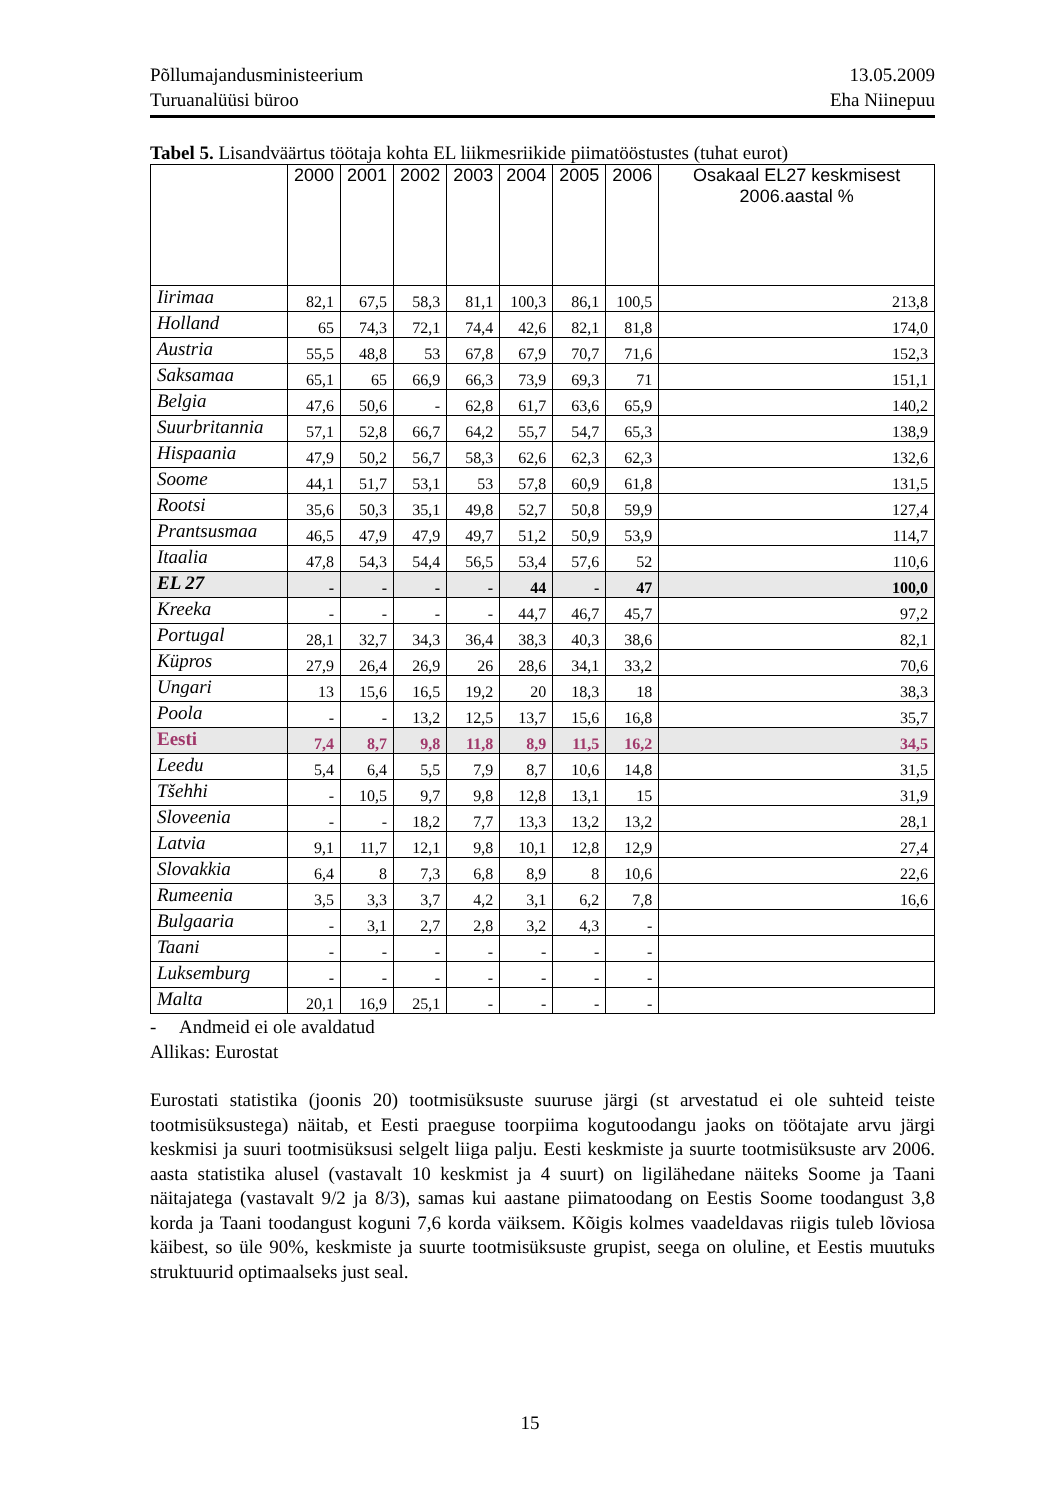Põllumajandusministeerium
Turuanalüüsi büroo
13.05.2009
Eha Niinepuu
Tabel 5. Lisandväärtus töötaja kohta EL liikmesriikide piimatööstustes (tuhat eurot)
| | 2000 | 2001 | 2002 | 2003 | 2004 | 2005 | 2006 | Osakaal EL27 keskmisest 2006.aastal % |
| --- | --- | --- | --- | --- | --- | --- | --- | --- |
| Iirimaa | 82,1 | 67,5 | 58,3 | 81,1 | 100,3 | 86,1 | 100,5 | 213,8 |
| Holland | 65 | 74,3 | 72,1 | 74,4 | 42,6 | 82,1 | 81,8 | 174,0 |
| Austria | 55,5 | 48,8 | 53 | 67,8 | 67,9 | 70,7 | 71,6 | 152,3 |
| Saksamaa | 65,1 | 65 | 66,9 | 66,3 | 73,9 | 69,3 | 71 | 151,1 |
| Belgia | 47,6 | 50,6 | - | 62,8 | 61,7 | 63,6 | 65,9 | 140,2 |
| Suurbritannia | 57,1 | 52,8 | 66,7 | 64,2 | 55,7 | 54,7 | 65,3 | 138,9 |
| Hispaania | 47,9 | 50,2 | 56,7 | 58,3 | 62,6 | 62,3 | 62,3 | 132,6 |
| Soome | 44,1 | 51,7 | 53,1 | 53 | 57,8 | 60,9 | 61,8 | 131,5 |
| Rootsi | 35,6 | 50,3 | 35,1 | 49,8 | 52,7 | 50,8 | 59,9 | 127,4 |
| Prantsusmaa | 46,5 | 47,9 | 47,9 | 49,7 | 51,2 | 50,9 | 53,9 | 114,7 |
| Itaalia | 47,8 | 54,3 | 54,4 | 56,5 | 53,4 | 57,6 | 52 | 110,6 |
| EL 27 | - | - | - | - | 44 | - | 47 | 100,0 |
| Kreeka | - | - | - | - | 44,7 | 46,7 | 45,7 | 97,2 |
| Portugal | 28,1 | 32,7 | 34,3 | 36,4 | 38,3 | 40,3 | 38,6 | 82,1 |
| Küpros | 27,9 | 26,4 | 26,9 | 26 | 28,6 | 34,1 | 33,2 | 70,6 |
| Ungari | 13 | 15,6 | 16,5 | 19,2 | 20 | 18,3 | 18 | 38,3 |
| Poola | - | - | 13,2 | 12,5 | 13,7 | 15,6 | 16,8 | 35,7 |
| Eesti | 7,4 | 8,7 | 9,8 | 11,8 | 8,9 | 11,5 | 16,2 | 34,5 |
| Leedu | 5,4 | 6,4 | 5,5 | 7,9 | 8,7 | 10,6 | 14,8 | 31,5 |
| Tšehhi | - | 10,5 | 9,7 | 9,8 | 12,8 | 13,1 | 15 | 31,9 |
| Sloveenia | - | - | 18,2 | 7,7 | 13,3 | 13,2 | 13,2 | 28,1 |
| Latvia | 9,1 | 11,7 | 12,1 | 9,8 | 10,1 | 12,8 | 12,9 | 27,4 |
| Slovakkia | 6,4 | 8 | 7,3 | 6,8 | 8,9 | 8 | 10,6 | 22,6 |
| Rumeenia | 3,5 | 3,3 | 3,7 | 4,2 | 3,1 | 6,2 | 7,8 | 16,6 |
| Bulgaaria | - | 3,1 | 2,7 | 2,8 | 3,2 | 4,3 | - | |
| Taani | - | - | - | - | - | - | - | |
| Luksemburg | - | - | - | - | - | - | - | |
| Malta | 20,1 | 16,9 | 25,1 | - | - | - | - | |
- Andmeid ei ole avaldatud
Allikas: Eurostat
Eurostati statistika (joonis 20) tootmisüksuste suuruse järgi (st arvestatud ei ole suhteid teiste tootmisüksustega) näitab, et Eesti praeguse toorpiima kogutoodangu jaoks on töötajate arvu järgi keskmisi ja suuri tootmisüksusi selgelt liiga palju. Eesti keskmiste ja suurte tootmisüksuste arv 2006. aasta statistika alusel (vastavalt 10 keskmist ja 4 suurt) on ligilähedane näiteks Soome ja Taani näitajatega (vastavalt 9/2 ja 8/3), samas kui aastane piimatoodang on Eestis Soome toodangust 3,8 korda ja Taani toodangust koguni 7,6 korda väiksem. Kõigis kolmes vaadeldavas riigis tuleb lõviosa käibest, so üle 90%, keskmiste ja suurte tootmisüksuste grupist, seega on oluline, et Eestis muutuks struktuurid optimaalseks just seal.
15